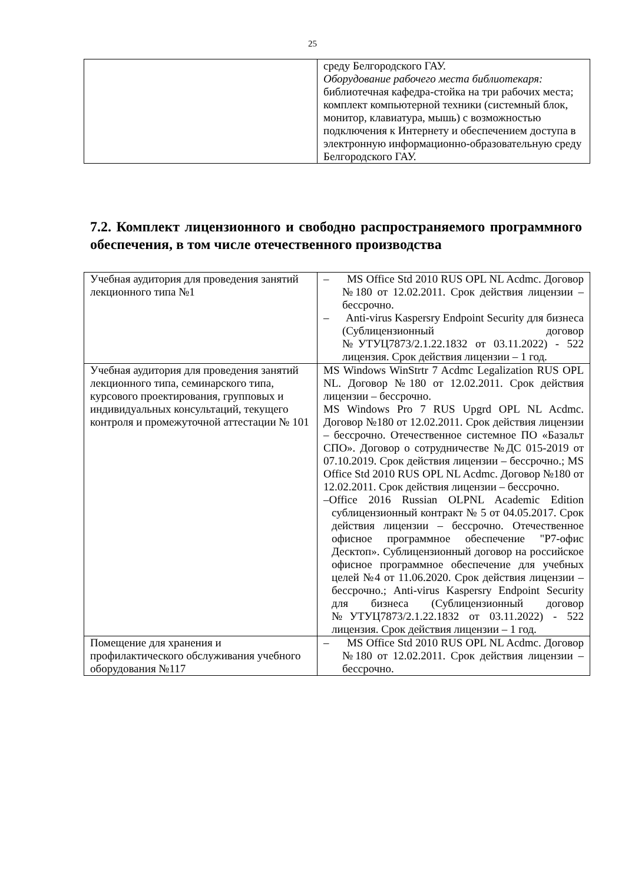25
| | среду Белгородского ГАУ. Оборудование рабочего места библиотекаря: библиотечная кафедра-стойка на три рабочих места; комплект компьютерной техники (системный блок, монитор, клавиатура, мышь) с возможностью подключения к Интернету и обеспечением доступа в электронную информационно-образовательную среду Белгородского ГАУ. |
7.2. Комплект лицензионного и свободно распространяемого программного обеспечения, в том числе отечественного производства
| Учебная аудитория для проведения занятий лекционного типа №1 | – MS Office Std 2010 RUS OPL NL Acdmc. Договор №180 от 12.02.2011. Срок действия лицензии – бессрочно. – Anti-virus Kaspersry Endpoint Security для бизнеса (Сублицензионный договор №УТУЦ7873/2.1.22.1832 от 03.11.2022) - 522 лицензия. Срок действия лицензии – 1 год. |
| Учебная аудитория для проведения занятий лекционного типа, семинарского типа, курсового проектирования, групповых и индивидуальных консультаций, текущего контроля и промежуточной аттестации № 101 | MS Windows WinStrtr 7 Acdmc Legalization RUS OPL NL. Договор №180 от 12.02.2011. Срок действия лицензии – бессрочно. MS Windows Pro 7 RUS Upgrd OPL NL Acdmc. Договор №180 от 12.02.2011. Срок действия лицензии – бессрочно. Отечественное системное ПО «Базальт СПО». Договор о сотрудничестве №ДС 015-2019 от 07.10.2019. Срок действия лицензии – бессрочно.; MS Office Std 2010 RUS OPL NL Acdmc. Договор №180 от 12.02.2011. Срок действия лицензии – бессрочно. –Office 2016 Russian OLPNL Academic Edition сублицензионный контракт № 5 от 04.05.2017. Срок действия лицензии – бессрочно. Отечественное офисное программное обеспечение "Р7-офис Десктоп». Сублицензионный договор на российское офисное программное обеспечение для учебных целей №4 от 11.06.2020. Срок действия лицензии – бессрочно.; Anti-virus Kaspersry Endpoint Security для бизнеса (Сублицензионный договор №УТУЦ7873/2.1.22.1832 от 03.11.2022) - 522 лицензия. Срок действия лицензии – 1 год. |
| Помещение для хранения и профилактического обслуживания учебного оборудования №117 | – MS Office Std 2010 RUS OPL NL Acdmc. Договор №180 от 12.02.2011. Срок действия лицензии – бессрочно. |